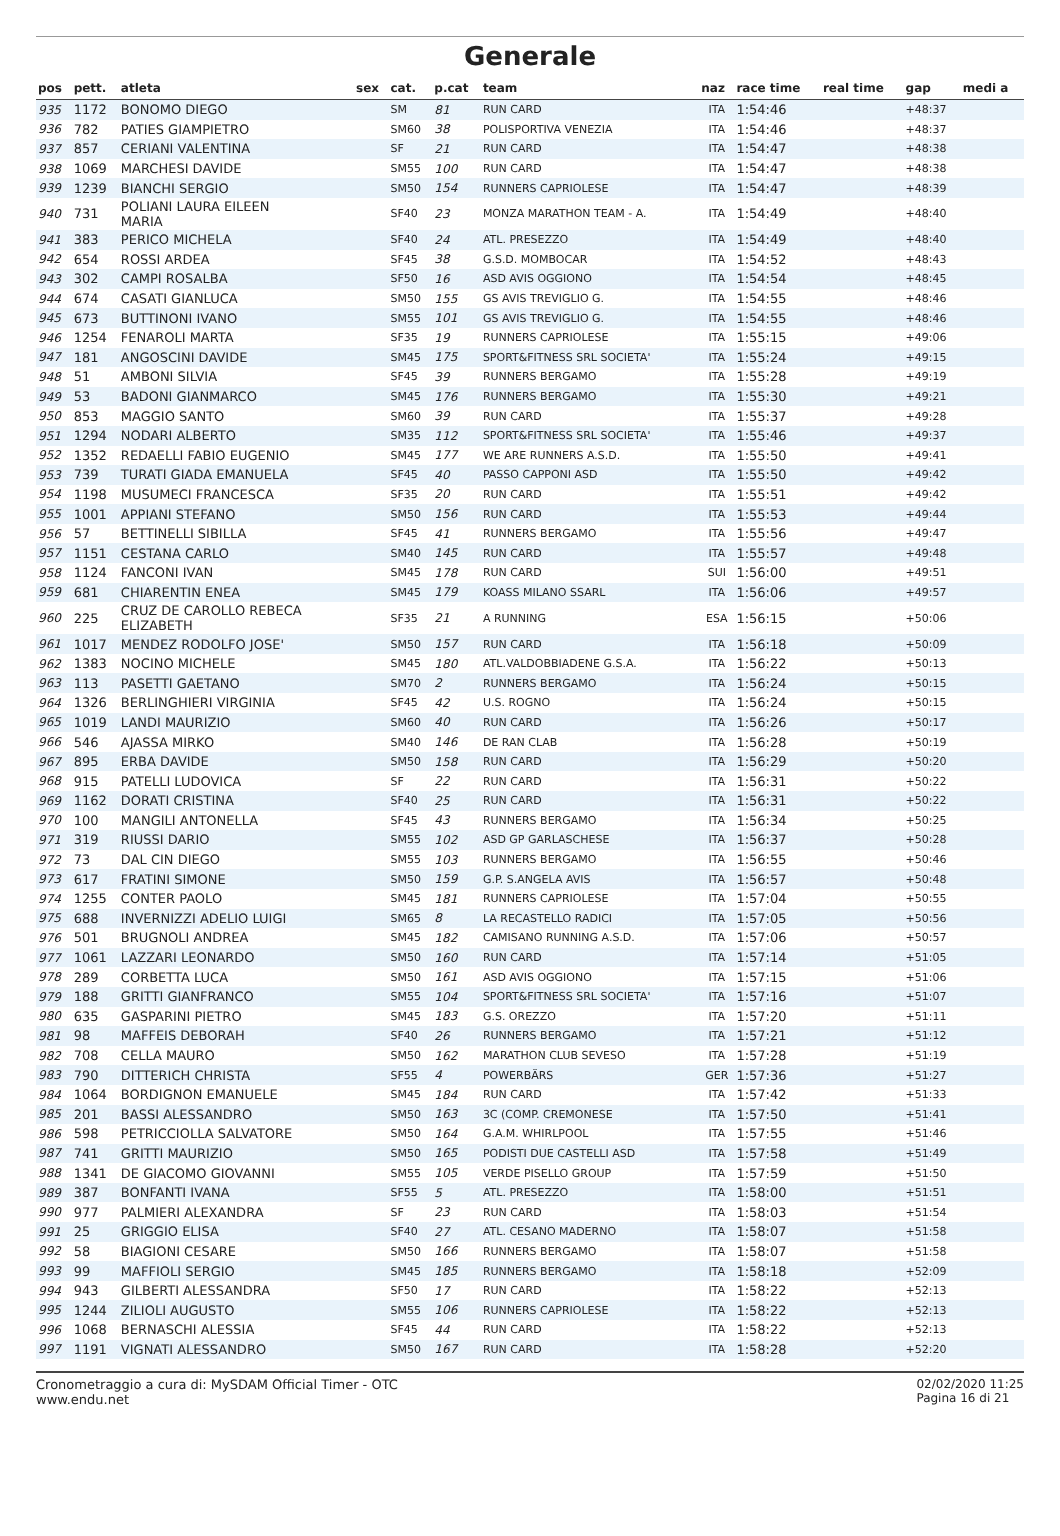Generale
| pos | pett. | atleta | sex | cat. | p.cat | team | naz | race time | real time | gap | medi a |
| --- | --- | --- | --- | --- | --- | --- | --- | --- | --- | --- | --- |
| 935 | 1172 | BONOMO DIEGO | | SM | 81 | RUN CARD | ITA | 1:54:46 | | +48:37 | |
| 936 | 782 | PATIES GIAMPIETRO | | SM60 | 38 | POLISPORTIVA VENEZIA | ITA | 1:54:46 | | +48:37 | |
| 937 | 857 | CERIANI VALENTINA | | SF | 21 | RUN CARD | ITA | 1:54:47 | | +48:38 | |
| 938 | 1069 | MARCHESI DAVIDE | | SM55 | 100 | RUN CARD | ITA | 1:54:47 | | +48:38 | |
| 939 | 1239 | BIANCHI SERGIO | | SM50 | 154 | RUNNERS CAPRIOLESE | ITA | 1:54:47 | | +48:39 | |
| 940 | 731 | POLIANI LAURA EILEEN MARIA | | SF40 | 23 | MONZA MARATHON TEAM - A. | ITA | 1:54:49 | | +48:40 | |
| 941 | 383 | PERICO MICHELA | | SF40 | 24 | ATL. PRESEZZO | ITA | 1:54:49 | | +48:40 | |
| 942 | 654 | ROSSI ARDEA | | SF45 | 38 | G.S.D. MOMBOCAR | ITA | 1:54:52 | | +48:43 | |
| 943 | 302 | CAMPI ROSALBA | | SF50 | 16 | ASD AVIS OGGIONO | ITA | 1:54:54 | | +48:45 | |
| 944 | 674 | CASATI GIANLUCA | | SM50 | 155 | GS AVIS TREVIGLIO G. | ITA | 1:54:55 | | +48:46 | |
| 945 | 673 | BUTTINONI IVANO | | SM55 | 101 | GS AVIS TREVIGLIO G. | ITA | 1:54:55 | | +48:46 | |
| 946 | 1254 | FENAROLI MARTA | | SF35 | 19 | RUNNERS CAPRIOLESE | ITA | 1:55:15 | | +49:06 | |
| 947 | 181 | ANGOSCINI DAVIDE | | SM45 | 175 | SPORT&FITNESS SRL SOCIETA' | ITA | 1:55:24 | | +49:15 | |
| 948 | 51 | AMBONI SILVIA | | SF45 | 39 | RUNNERS BERGAMO | ITA | 1:55:28 | | +49:19 | |
| 949 | 53 | BADONI GIANMARCO | | SM45 | 176 | RUNNERS BERGAMO | ITA | 1:55:30 | | +49:21 | |
| 950 | 853 | MAGGIO SANTO | | SM60 | 39 | RUN CARD | ITA | 1:55:37 | | +49:28 | |
| 951 | 1294 | NODARI ALBERTO | | SM35 | 112 | SPORT&FITNESS SRL SOCIETA' | ITA | 1:55:46 | | +49:37 | |
| 952 | 1352 | REDAELLI FABIO EUGENIO | | SM45 | 177 | WE ARE RUNNERS A.S.D. | ITA | 1:55:50 | | +49:41 | |
| 953 | 739 | TURATI GIADA EMANUELA | | SF45 | 40 | PASSO CAPPONI ASD | ITA | 1:55:50 | | +49:42 | |
| 954 | 1198 | MUSUMECI FRANCESCA | | SF35 | 20 | RUN CARD | ITA | 1:55:51 | | +49:42 | |
| 955 | 1001 | APPIANI STEFANO | | SM50 | 156 | RUN CARD | ITA | 1:55:53 | | +49:44 | |
| 956 | 57 | BETTINELLI SIBILLA | | SF45 | 41 | RUNNERS BERGAMO | ITA | 1:55:56 | | +49:47 | |
| 957 | 1151 | CESTANA CARLO | | SM40 | 145 | RUN CARD | ITA | 1:55:57 | | +49:48 | |
| 958 | 1124 | FANCONI IVAN | | SM45 | 178 | RUN CARD | SUI | 1:56:00 | | +49:51 | |
| 959 | 681 | CHIARENTIN ENEA | | SM45 | 179 | KOASS MILANO SSARL | ITA | 1:56:06 | | +49:57 | |
| 960 | 225 | CRUZ DE CAROLLO REBECA ELIZABETH | | SF35 | 21 | A RUNNING | ESA | 1:56:15 | | +50:06 | |
| 961 | 1017 | MENDEZ RODOLFO JOSE' | | SM50 | 157 | RUN CARD | ITA | 1:56:18 | | +50:09 | |
| 962 | 1383 | NOCINO MICHELE | | SM45 | 180 | ATL.VALDOBBIADENE G.S.A. | ITA | 1:56:22 | | +50:13 | |
| 963 | 113 | PASETTI GAETANO | | SM70 | 2 | RUNNERS BERGAMO | ITA | 1:56:24 | | +50:15 | |
| 964 | 1326 | BERLINGHIERI VIRGINIA | | SF45 | 42 | U.S. ROGNO | ITA | 1:56:24 | | +50:15 | |
| 965 | 1019 | LANDI MAURIZIO | | SM60 | 40 | RUN CARD | ITA | 1:56:26 | | +50:17 | |
| 966 | 546 | AJASSA MIRKO | | SM40 | 146 | DE RAN CLAB | ITA | 1:56:28 | | +50:19 | |
| 967 | 895 | ERBA DAVIDE | | SM50 | 158 | RUN CARD | ITA | 1:56:29 | | +50:20 | |
| 968 | 915 | PATELLI LUDOVICA | | SF | 22 | RUN CARD | ITA | 1:56:31 | | +50:22 | |
| 969 | 1162 | DORATI CRISTINA | | SF40 | 25 | RUN CARD | ITA | 1:56:31 | | +50:22 | |
| 970 | 100 | MANGILI ANTONELLA | | SF45 | 43 | RUNNERS BERGAMO | ITA | 1:56:34 | | +50:25 | |
| 971 | 319 | RIUSSI DARIO | | SM55 | 102 | ASD GP GARLASCHESE | ITA | 1:56:37 | | +50:28 | |
| 972 | 73 | DAL CIN DIEGO | | SM55 | 103 | RUNNERS BERGAMO | ITA | 1:56:55 | | +50:46 | |
| 973 | 617 | FRATINI SIMONE | | SM50 | 159 | G.P. S.ANGELA AVIS | ITA | 1:56:57 | | +50:48 | |
| 974 | 1255 | CONTER PAOLO | | SM45 | 181 | RUNNERS CAPRIOLESE | ITA | 1:57:04 | | +50:55 | |
| 975 | 688 | INVERNIZZI ADELIO LUIGI | | SM65 | 8 | LA RECASTELLO RADICI | ITA | 1:57:05 | | +50:56 | |
| 976 | 501 | BRUGNOLI ANDREA | | SM45 | 182 | CAMISANO RUNNING A.S.D. | ITA | 1:57:06 | | +50:57 | |
| 977 | 1061 | LAZZARI LEONARDO | | SM50 | 160 | RUN CARD | ITA | 1:57:14 | | +51:05 | |
| 978 | 289 | CORBETTA LUCA | | SM50 | 161 | ASD AVIS OGGIONO | ITA | 1:57:15 | | +51:06 | |
| 979 | 188 | GRITTI GIANFRANCO | | SM55 | 104 | SPORT&FITNESS SRL SOCIETA' | ITA | 1:57:16 | | +51:07 | |
| 980 | 635 | GASPARINI PIETRO | | SM45 | 183 | G.S. OREZZO | ITA | 1:57:20 | | +51:11 | |
| 981 | 98 | MAFFEIS DEBORAH | | SF40 | 26 | RUNNERS BERGAMO | ITA | 1:57:21 | | +51:12 | |
| 982 | 708 | CELLA MAURO | | SM50 | 162 | MARATHON CLUB SEVESO | ITA | 1:57:28 | | +51:19 | |
| 983 | 790 | DITTERICH CHRISTA | | SF55 | 4 | POWERBÄRS | GER | 1:57:36 | | +51:27 | |
| 984 | 1064 | BORDIGNON EMANUELE | | SM45 | 184 | RUN CARD | ITA | 1:57:42 | | +51:33 | |
| 985 | 201 | BASSI ALESSANDRO | | SM50 | 163 | 3C (COMP. CREMONESE | ITA | 1:57:50 | | +51:41 | |
| 986 | 598 | PETRICCIOLLA SALVATORE | | SM50 | 164 | G.A.M. WHIRLPOOL | ITA | 1:57:55 | | +51:46 | |
| 987 | 741 | GRITTI MAURIZIO | | SM50 | 165 | PODISTI DUE CASTELLI ASD | ITA | 1:57:58 | | +51:49 | |
| 988 | 1341 | DE GIACOMO GIOVANNI | | SM55 | 105 | VERDE PISELLO GROUP | ITA | 1:57:59 | | +51:50 | |
| 989 | 387 | BONFANTI IVANA | | SF55 | 5 | ATL. PRESEZZO | ITA | 1:58:00 | | +51:51 | |
| 990 | 977 | PALMIERI ALEXANDRA | | SF | 23 | RUN CARD | ITA | 1:58:03 | | +51:54 | |
| 991 | 25 | GRIGGIO ELISA | | SF40 | 27 | ATL. CESANO MADERNO | ITA | 1:58:07 | | +51:58 | |
| 992 | 58 | BIAGIONI CESARE | | SM50 | 166 | RUNNERS BERGAMO | ITA | 1:58:07 | | +51:58 | |
| 993 | 99 | MAFFIOLI SERGIO | | SM45 | 185 | RUNNERS BERGAMO | ITA | 1:58:18 | | +52:09 | |
| 994 | 943 | GILBERTI ALESSANDRA | | SF50 | 17 | RUN CARD | ITA | 1:58:22 | | +52:13 | |
| 995 | 1244 | ZILIOLI AUGUSTO | | SM55 | 106 | RUNNERS CAPRIOLESE | ITA | 1:58:22 | | +52:13 | |
| 996 | 1068 | BERNASCHI ALESSIA | | SF45 | 44 | RUN CARD | ITA | 1:58:22 | | +52:13 | |
| 997 | 1191 | VIGNATI ALESSANDRO | | SM50 | 167 | RUN CARD | ITA | 1:58:28 | | +52:20 | |
Cronometraggio a cura di: MySDAM Official Timer - OTC
www.endu.net
02/02/2020 11:25
Pagina 16 di 21